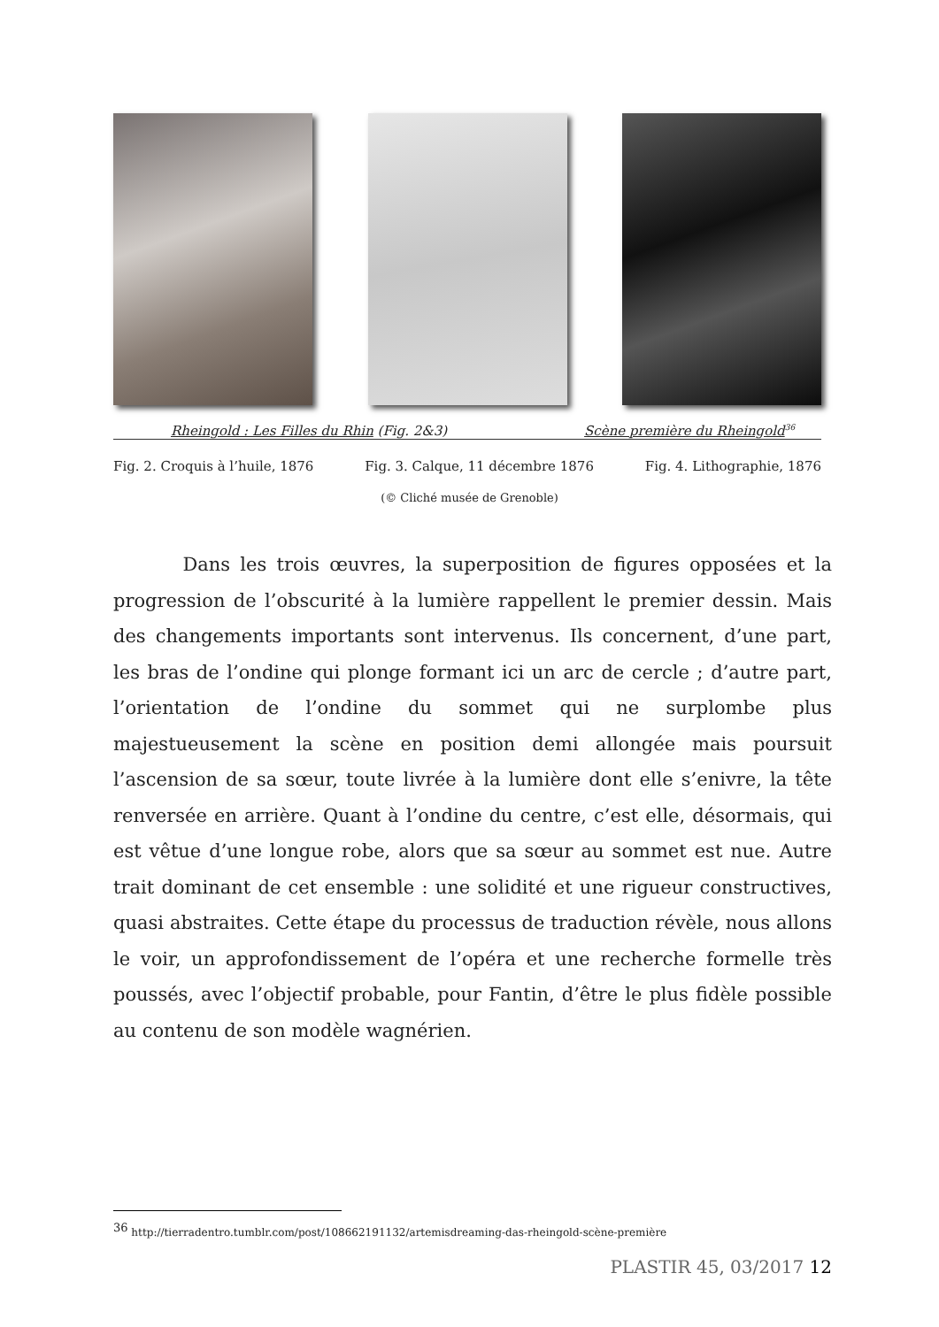Rheingold : Les Filles du Rhin (Fig. 2&3) Scène première du Rheingold<sup>36</sup>
Fig. 2. Croquis à l’huile, 1876
Fig. 3. Calque, 11 décembre 1876
Fig. 4. Lithographie, 1876
(© Cliché musée de Grenoble)
Dans les trois œuvres, la superposition de figures opposées et la progression de l’obscurité à la lumière rappellent le premier dessin. Mais des changements importants sont intervenus. Ils concernent, d’une part, les bras de l’ondine qui plonge formant ici un arc de cercle ; d’autre part, l’orientation de l’ondine du sommet qui ne surplombe plus majestueusement la scène en position demi allongée mais poursuit l’ascension de sa sœur, toute livrée à la lumière dont elle s’enivre, la tête renversée en arrière. Quant à l’ondine du centre, c’est elle, désormais, qui est vêtue d’une longue robe, alors que sa sœur au sommet est nue. Autre trait dominant de cet ensemble : une solidité et une rigueur constructives, quasi abstraites. Cette étape du processus de traduction révèle, nous allons le voir, un approfondissement de l’opéra et une recherche formelle très poussés, avec l’objectif probable, pour Fantin, d’être le plus fidèle possible au contenu de son modèle wagnérien.
<sup>36</sup> http://tierradentro.tumblr.com/post/108662191132/artemisdreaming-das-rheingold-scène-première
PLASTIR 45, 03/2017 12